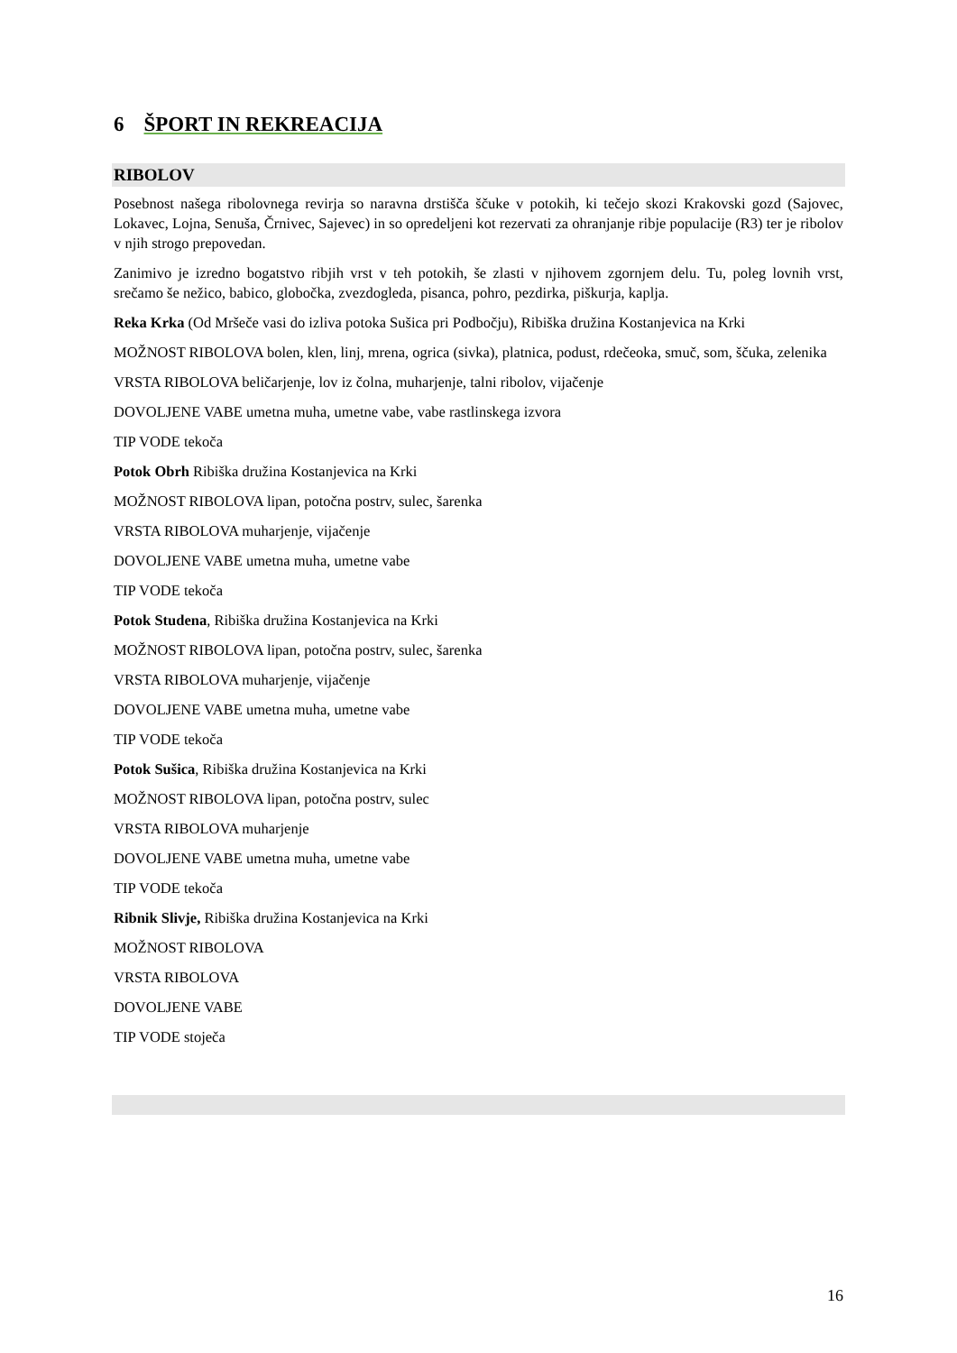6 ŠPORT IN REKREACIJA
RIBOLOV
Posebnost našega ribolovnega revirja so naravna drstišča ščuke v potokih, ki tečejo skozi Krakovski gozd (Sajovec, Lokavec, Lojna, Senuša, Črnivec, Sajevec) in so opredeljeni kot rezervati za ohranjanje ribje populacije (R3) ter je ribolov v njih strogo prepovedan.
Zanimivo je izredno bogatstvo ribjih vrst v teh potokih, še zlasti v njihovem zgornjem delu. Tu, poleg lovnih vrst, srečamo še nežico, babico, globočka, zvezdogleda, pisanca, pohro, pezdirka, piškurja, kaplja.
Reka Krka (Od Mršeče vasi do izliva potoka Sušica pri Podbočju), Ribiška družina Kostanjevica na Krki
MOŽNOST RIBOLOVA bolen, klen, linj, mrena, ogrica (sivka), platnica, podust, rdečeoka, smuč, som, ščuka, zelenika
VRSTA RIBOLOVA beličarjenje, lov iz čolna, muharjenje, talni ribolov, vijačenje
DOVOLJENE VABE umetna muha, umetne vabe, vabe rastlinskega izvora
TIP VODE tekoča
Potok Obrh Ribiška družina Kostanjevica na Krki
MOŽNOST RIBOLOVA lipan, potočna postrv, sulec, šarenka
VRSTA RIBOLOVA muharjenje, vijačenje
DOVOLJENE VABE umetna muha, umetne vabe
TIP VODE tekoča
Potok Studena, Ribiška družina Kostanjevica na Krki
MOŽNOST RIBOLOVA lipan, potočna postrv, sulec, šarenka
VRSTA RIBOLOVA muharjenje, vijačenje
DOVOLJENE VABE umetna muha, umetne vabe
TIP VODE tekoča
Potok Sušica, Ribiška družina Kostanjevica na Krki
MOŽNOST RIBOLOVA lipan, potočna postrv, sulec
VRSTA RIBOLOVA muharjenje
DOVOLJENE VABE umetna muha, umetne vabe
TIP VODE tekoča
Ribnik Slivje, Ribiška družina Kostanjevica na Krki
MOŽNOST RIBOLOVA
VRSTA RIBOLOVA
DOVOLJENE VABE
TIP VODE stoječa
16